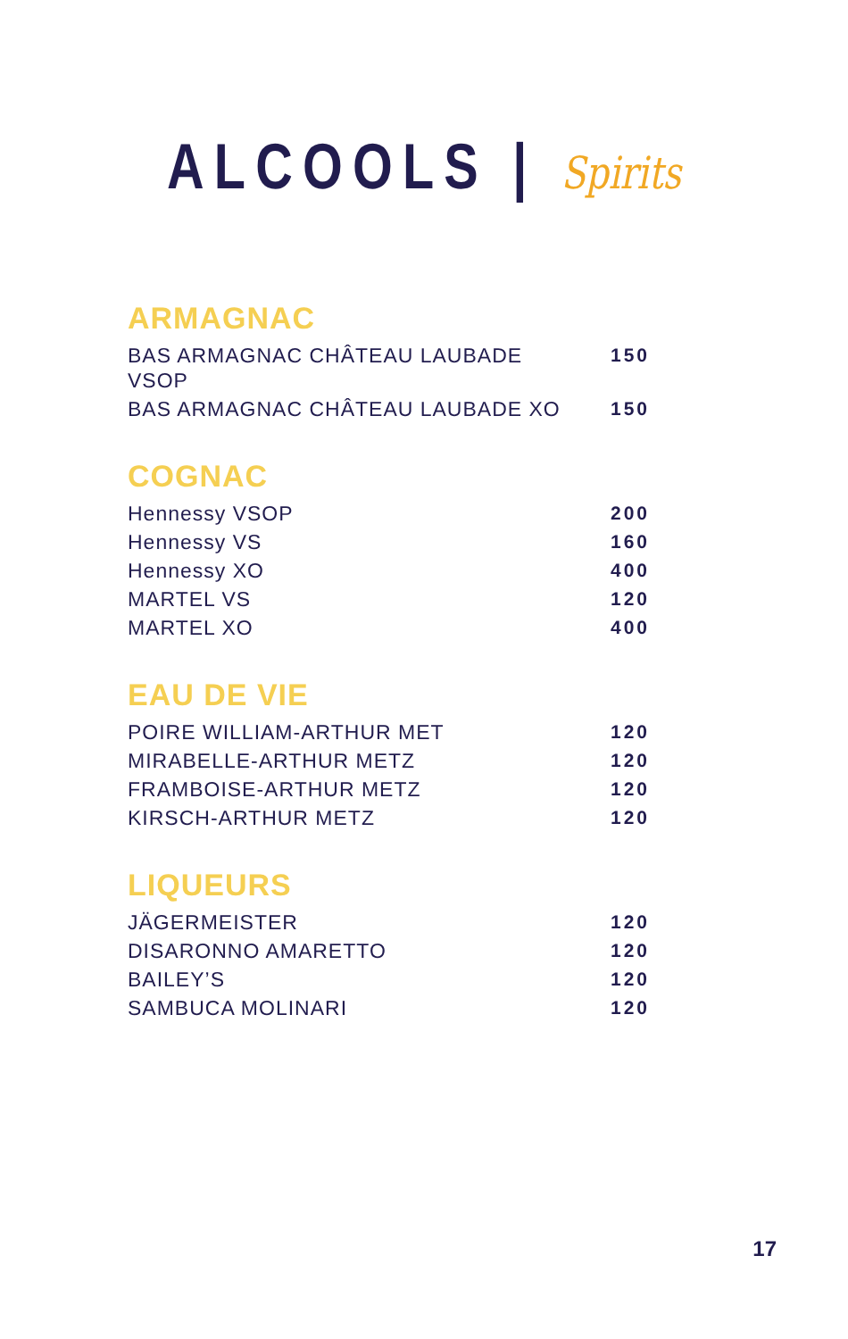ALCOOLS | Spirits
ARMAGNAC
| BAS ARMAGNAC CHÂTEAU LAUBADE VSOP | 150 |
| BAS ARMAGNAC CHÂTEAU LAUBADE XO | 150 |
COGNAC
| Hennessy VSOP | 200 |
| Hennessy VS | 160 |
| Hennessy XO | 400 |
| MARTEL VS | 120 |
| MARTEL XO | 400 |
EAU DE VIE
| POIRE WILLIAM-ARTHUR MET | 120 |
| MIRABELLE-ARTHUR METZ | 120 |
| FRAMBOISE-ARTHUR METZ | 120 |
| KIRSCH-ARTHUR METZ | 120 |
LIQUEURS
| JÄGERMEISTER | 120 |
| DISARONNO AMARETTO | 120 |
| BAILEY’S | 120 |
| SAMBUCA MOLINARI | 120 |
17